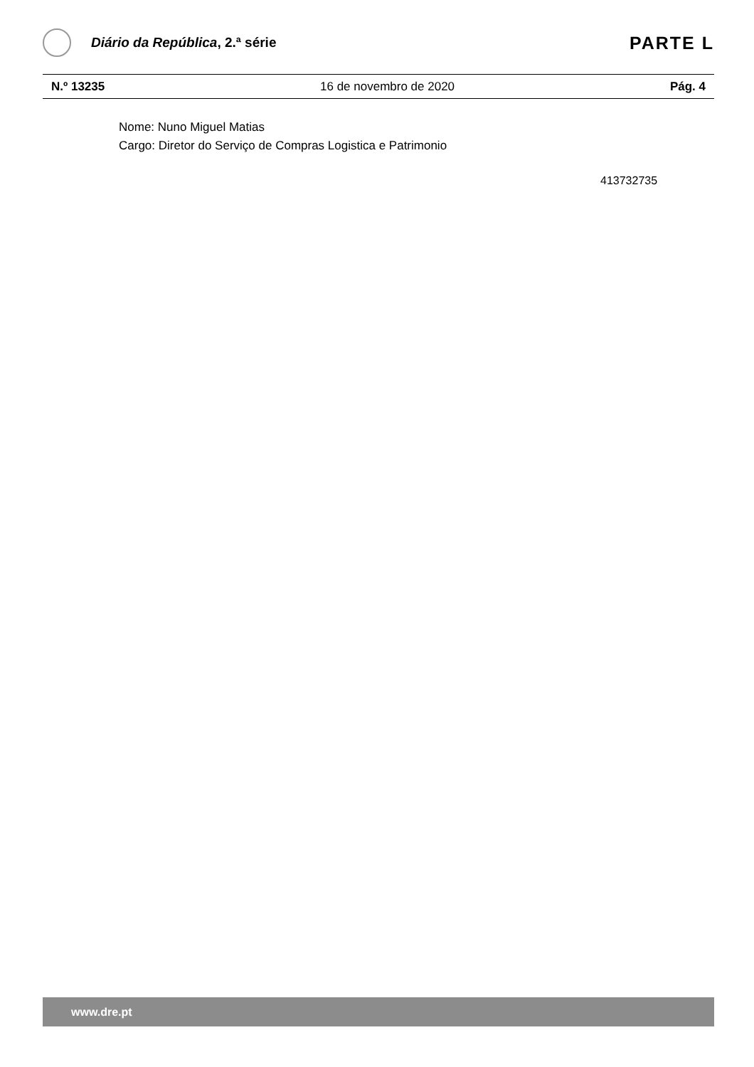Diário da República, 2.ª série
PARTE L
N.º 13235 16 de novembro de 2020 Pág. 4
Nome: Nuno Miguel Matias
Cargo: Diretor do Serviço de Compras Logistica e Patrimonio
413732735
www.dre.pt